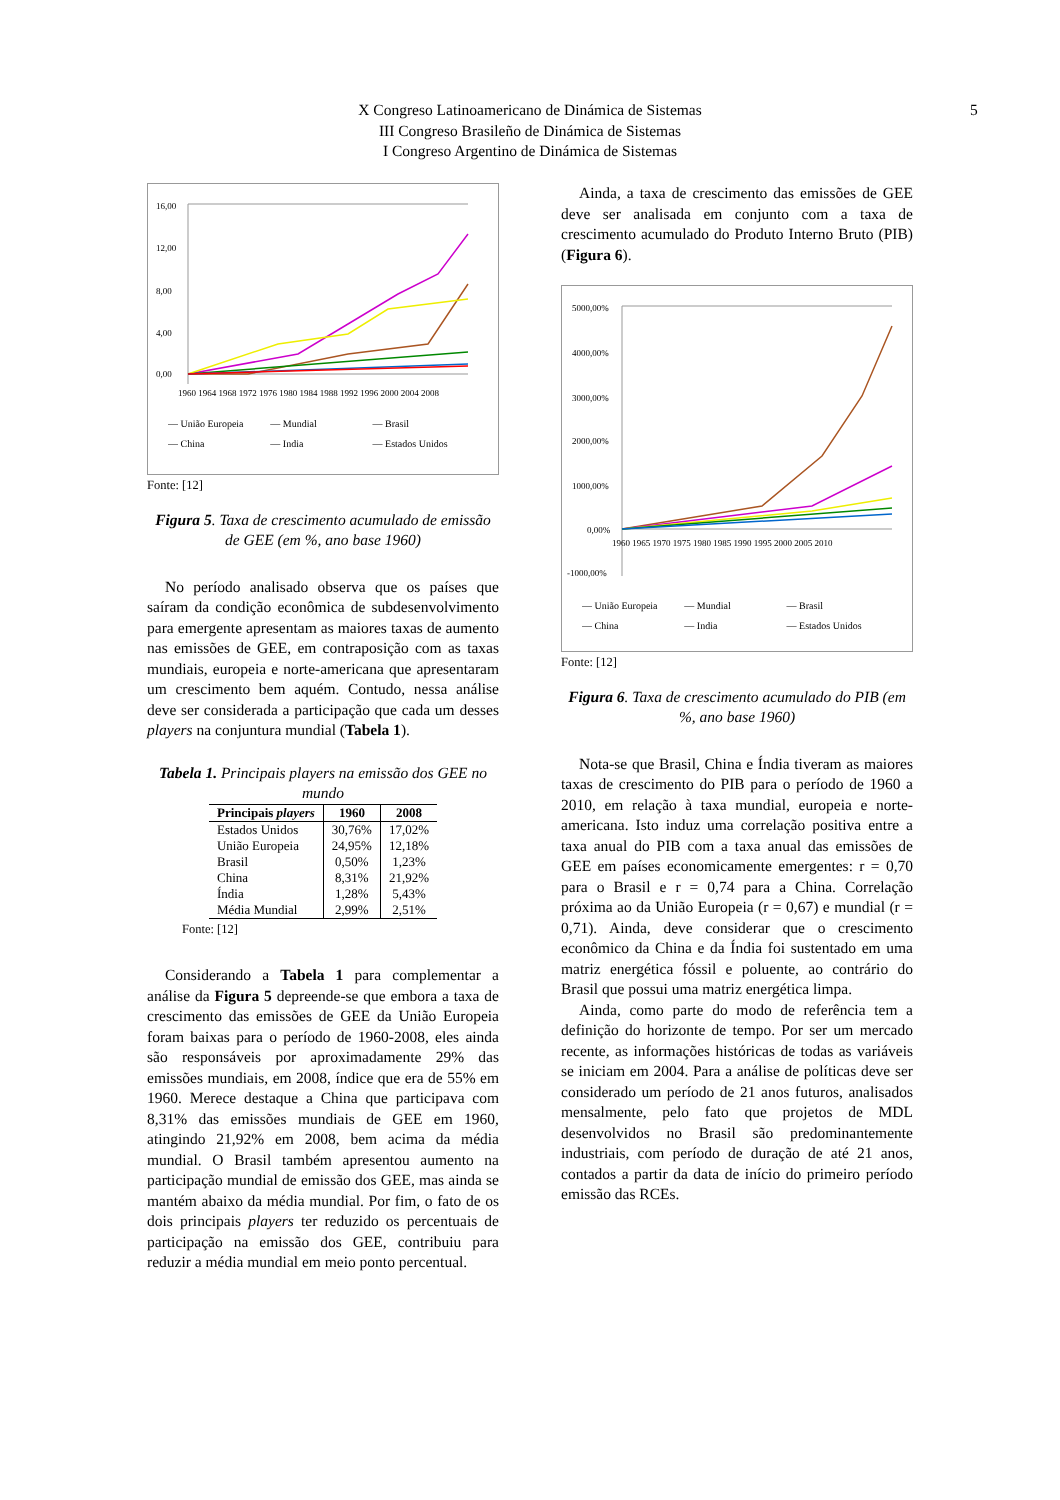X Congreso Latinoamericano de Dinámica de Sistemas
III Congreso Brasileño de Dinámica de Sistemas
I Congreso Argentino de Dinámica de Sistemas
5
16,00
12,00
8,00
4,00
0,00
1960 1964 1968 1972 1976 1980 1984 1988 1992 1996 2000 2004 2008
— União Europeia — Mundial — Brasil — China — India — Estados Unidos
Fonte: [12]
Figura 5. Taxa de crescimento acumulado de emissão de GEE (em %, ano base 1960)
No período analisado observa que os países que saíram da condição econômica de subdesenvolvimento para emergente apresentam as maiores taxas de aumento nas emissões de GEE, em contraposição com as taxas mundiais, europeia e norte-americana que apresentaram um crescimento bem aquém. Contudo, nessa análise deve ser considerada a participação que cada um desses players na conjuntura mundial (Tabela 1).
Tabela 1. Principais players na emissão dos GEE no mundo
| Principais players | 1960 | 2008 |
| --- | --- | --- |
| Estados Unidos | 30,76% | 17,02% |
| União Europeia | 24,95% | 12,18% |
| Brasil | 0,50% | 1,23% |
| China | 8,31% | 21,92% |
| Índia | 1,28% | 5,43% |
| Média Mundial | 2,99% | 2,51% |
Fonte: [12]
Considerando a Tabela 1 para complementar a análise da Figura 5 depreende-se que embora a taxa de crescimento das emissões de GEE da União Europeia foram baixas para o período de 1960-2008, eles ainda são responsáveis por aproximadamente 29% das emissões mundiais, em 2008, índice que era de 55% em 1960. Merece destaque a China que participava com 8,31% das emissões mundiais de GEE em 1960, atingindo 21,92% em 2008, bem acima da média mundial. O Brasil também apresentou aumento na participação mundial de emissão dos GEE, mas ainda se mantém abaixo da média mundial. Por fim, o fato de os dois principais players ter reduzido os percentuais de participação na emissão dos GEE, contribuiu para reduzir a média mundial em meio ponto percentual.
Ainda, a taxa de crescimento das emissões de GEE deve ser analisada em conjunto com a taxa de crescimento acumulado do Produto Interno Bruto (PIB) (Figura 6).
5000,00%
4000,00%
3000,00%
2000,00%
1000,00%
0,00%
-1000,00%
1960 1965 1970 1975 1980 1985 1990 1995 2000 2005 2010
— União Europeia — Mundial — Brasil — China — India — Estados Unidos
Fonte: [12]
Figura 6. Taxa de crescimento acumulado do PIB (em %, ano base 1960)
Nota-se que Brasil, China e Índia tiveram as maiores taxas de crescimento do PIB para o período de 1960 a 2010, em relação à taxa mundial, europeia e norte-americana. Isto induz uma correlação positiva entre a taxa anual do PIB com a taxa anual das emissões de GEE em países economicamente emergentes: r = 0,70 para o Brasil e r = 0,74 para a China. Correlação próxima ao da União Europeia (r = 0,67) e mundial (r = 0,71). Ainda, deve considerar que o crescimento econômico da China e da Índia foi sustentado em uma matriz energética fóssil e poluente, ao contrário do Brasil que possui uma matriz energética limpa.
Ainda, como parte do modo de referência tem a definição do horizonte de tempo. Por ser um mercado recente, as informações históricas de todas as variáveis se iniciam em 2004. Para a análise de políticas deve ser considerado um período de 21 anos futuros, analisados mensalmente, pelo fato que projetos de MDL desenvolvidos no Brasil são predominantemente industriais, com período de duração de até 21 anos, contados a partir da data de início do primeiro período emissão das RCEs.